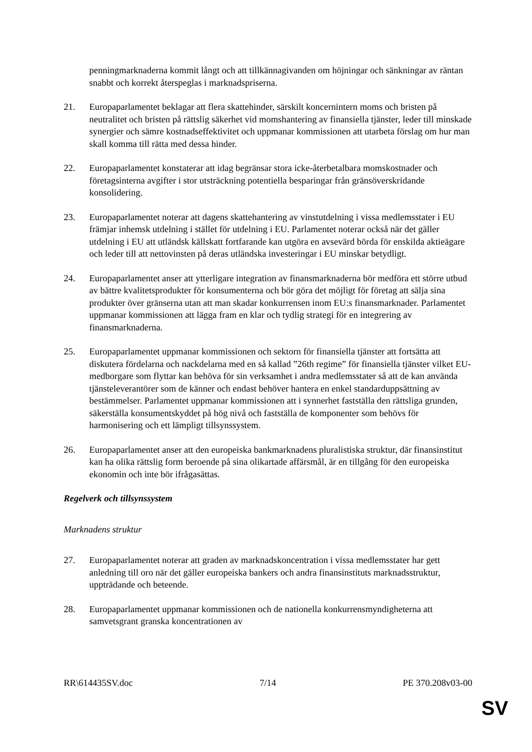penningmarknaderna kommit långt och att tillkännagivanden om höjningar och sänkningar av räntan snabbt och korrekt återspeglas i marknadspriserna.
21. Europaparlamentet beklagar att flera skattehinder, särskilt koncernintern moms och bristen på neutralitet och bristen på rättslig säkerhet vid momshantering av finansiella tjänster, leder till minskade synergier och sämre kostnadseffektivitet och uppmanar kommissionen att utarbeta förslag om hur man skall komma till rätta med dessa hinder.
22. Europaparlamentet konstaterar att idag begränsar stora icke-återbetalbara momskostnader och företagsinterna avgifter i stor utsträckning potentiella besparingar från gränsöverskridande konsolidering.
23. Europaparlamentet noterar att dagens skattehantering av vinstutdelning i vissa medlemsstater i EU främjar inhemsk utdelning i stället för utdelning i EU. Parlamentet noterar också när det gäller utdelning i EU att utländsk källskatt fortfarande kan utgöra en avsevärd börda för enskilda aktieägare och leder till att nettovinsten på deras utländska investeringar i EU minskar betydligt.
24. Europaparlamentet anser att ytterligare integration av finansmarknaderna bör medföra ett större utbud av bättre kvalitetsprodukter för konsumenterna och bör göra det möjligt för företag att sälja sina produkter över gränserna utan att man skadar konkurrensen inom EU:s finansmarknader. Parlamentet uppmanar kommissionen att lägga fram en klar och tydlig strategi för en integrering av finansmarknaderna.
25. Europaparlamentet uppmanar kommissionen och sektorn för finansiella tjänster att fortsätta att diskutera fördelarna och nackdelarna med en så kallad ”26th regime” för finansiella tjänster vilket EU-medborgare som flyttar kan behöva för sin verksamhet i andra medlemsstater så att de kan använda tjänsteleverantörer som de känner och endast behöver hantera en enkel standarduppsättning av bestämmelser. Parlamentet uppmanar kommissionen att i synnerhet fastställa den rättsliga grunden, säkerställa konsumentskyddet på hög nivå och fastställa de komponenter som behövs för harmonisering och ett lämpligt tillsynssystem.
26. Europaparlamentet anser att den europeiska bankmarknadens pluralistiska struktur, där finansinstitut kan ha olika rättslig form beroende på sina olikartade affärsmål, är en tillgång för den europeiska ekonomin och inte bör ifrågasättas.
Regelverk och tillsynssystem
Marknadens struktur
27. Europaparlamentet noterar att graden av marknadskoncentration i vissa medlemsstater har gett anledning till oro när det gäller europeiska bankers och andra finansinstituts marknadsstruktur, uppträdande och beteende.
28. Europaparlamentet uppmanar kommissionen och de nationella konkurrensmyndigheterna att samvetsgrant granska koncentrationen av
RR\614435SV.doc 7/14 PE 370.208v03-00
SV